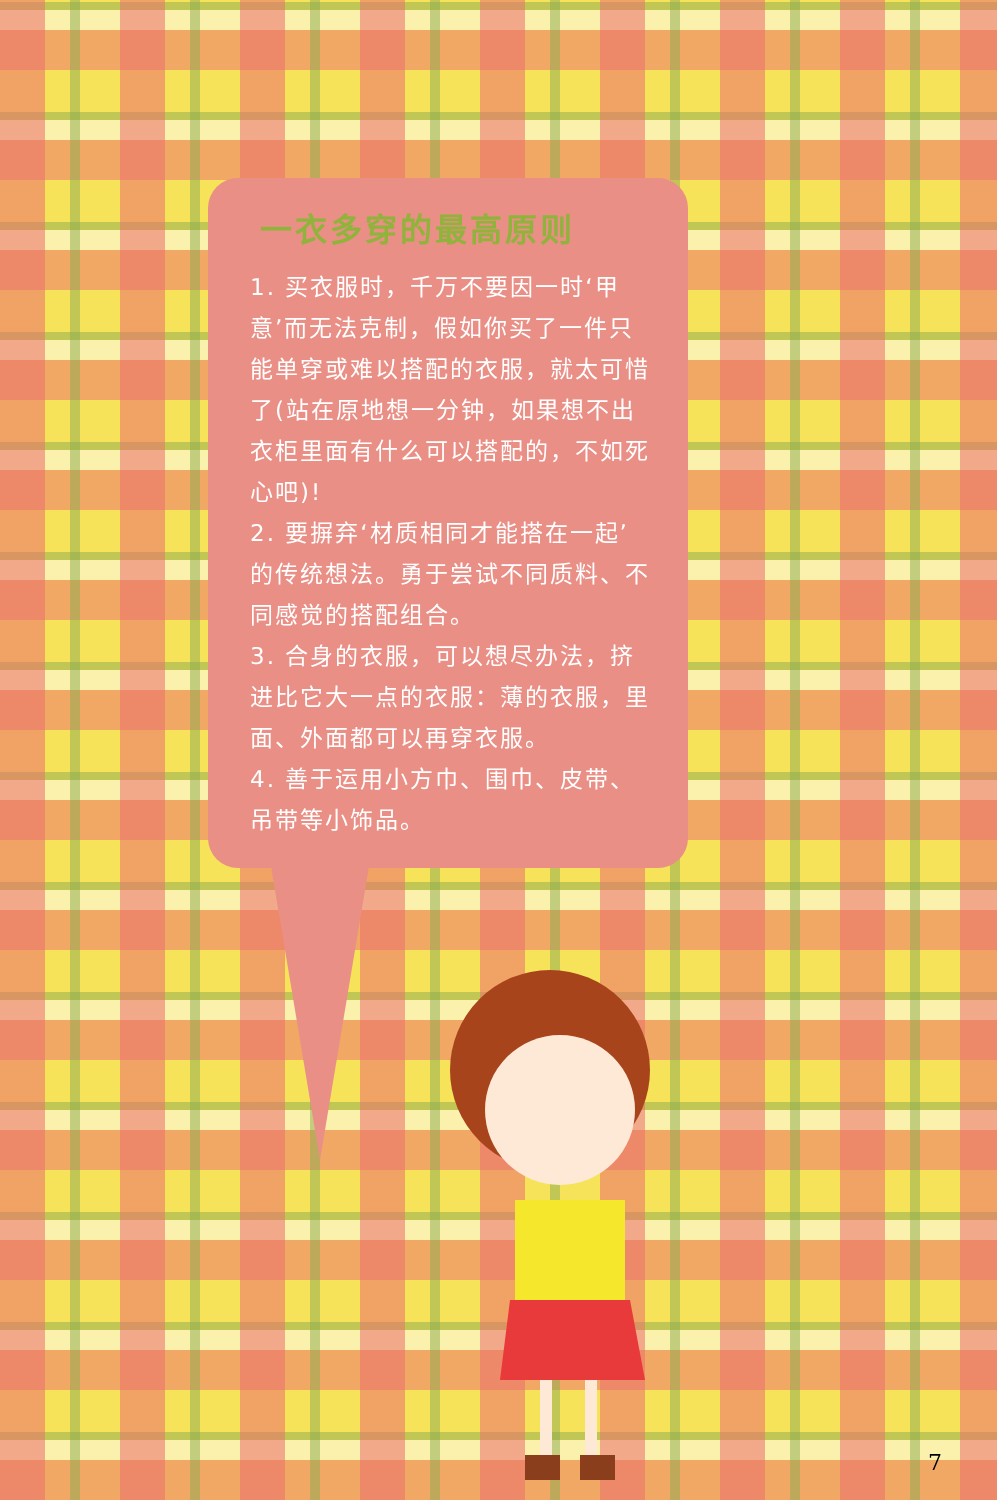一衣多穿的最高原则
1. 买衣服时，千万不要因一时‘甲意’而无法克制，假如你买了一件只能单穿或难以搭配的衣服，就太可惜了(站在原地想一分钟，如果想不出衣柜里面有什么可以搭配的，不如死心吧)!
2. 要摒弃‘材质相同才能搭在一起’的传统想法。勇于尝试不同质料、不同感觉的搭配组合。
3. 合身的衣服，可以想尽办法，挤进比它大一点的衣服：薄的衣服，里面、外面都可以再穿衣服。
4. 善于运用小方巾、围巾、皮带、吊带等小饰品。
7